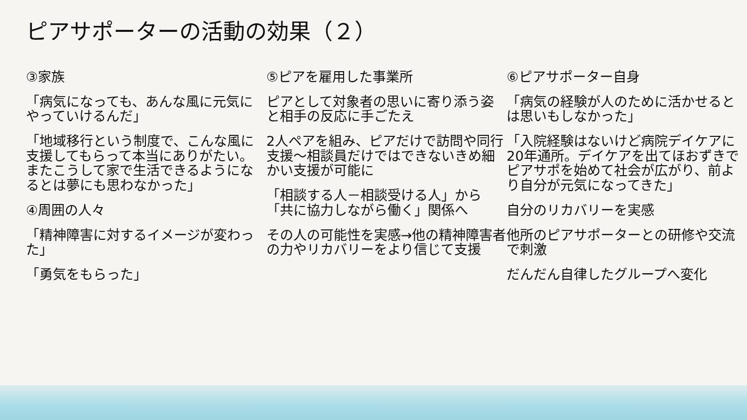ピアサポーターの活動の効果（２）
③家族
「病気になっても、あんな風に元気にやっていけるんだ」
「地域移行という制度で、こんな風に支援してもらって本当にありがたい。またこうして家で生活できるようになるとは夢にも思わなかった」
④周囲の人々
「精神障害に対するイメージが変わった」
「勇気をもらった」
⑤ピアを雇用した事業所
ピアとして対象者の思いに寄り添う姿と相手の反応に手ごたえ
2人ペアを組み、ピアだけで訪問や同行支援～相談員だけではできないきめ細かい支援が可能に
「相談する人－相談受ける人」から「共に協力しながら働く」関係へ
その人の可能性を実感→他の精神障害者の力やリカバリーをより信じて支援
⑥ピアサポーター自身
「病気の経験が人のために活かせるとは思いもしなかった」
「入院経験はないけど病院デイケアに20年通所。デイケアを出てほおずきでピアサポを始めて社会が広がり、前より自分が元気になってきた」
自分のリカバリーを実感
他所のピアサポーターとの研修や交流で刺激
だんだん自律したグループへ変化